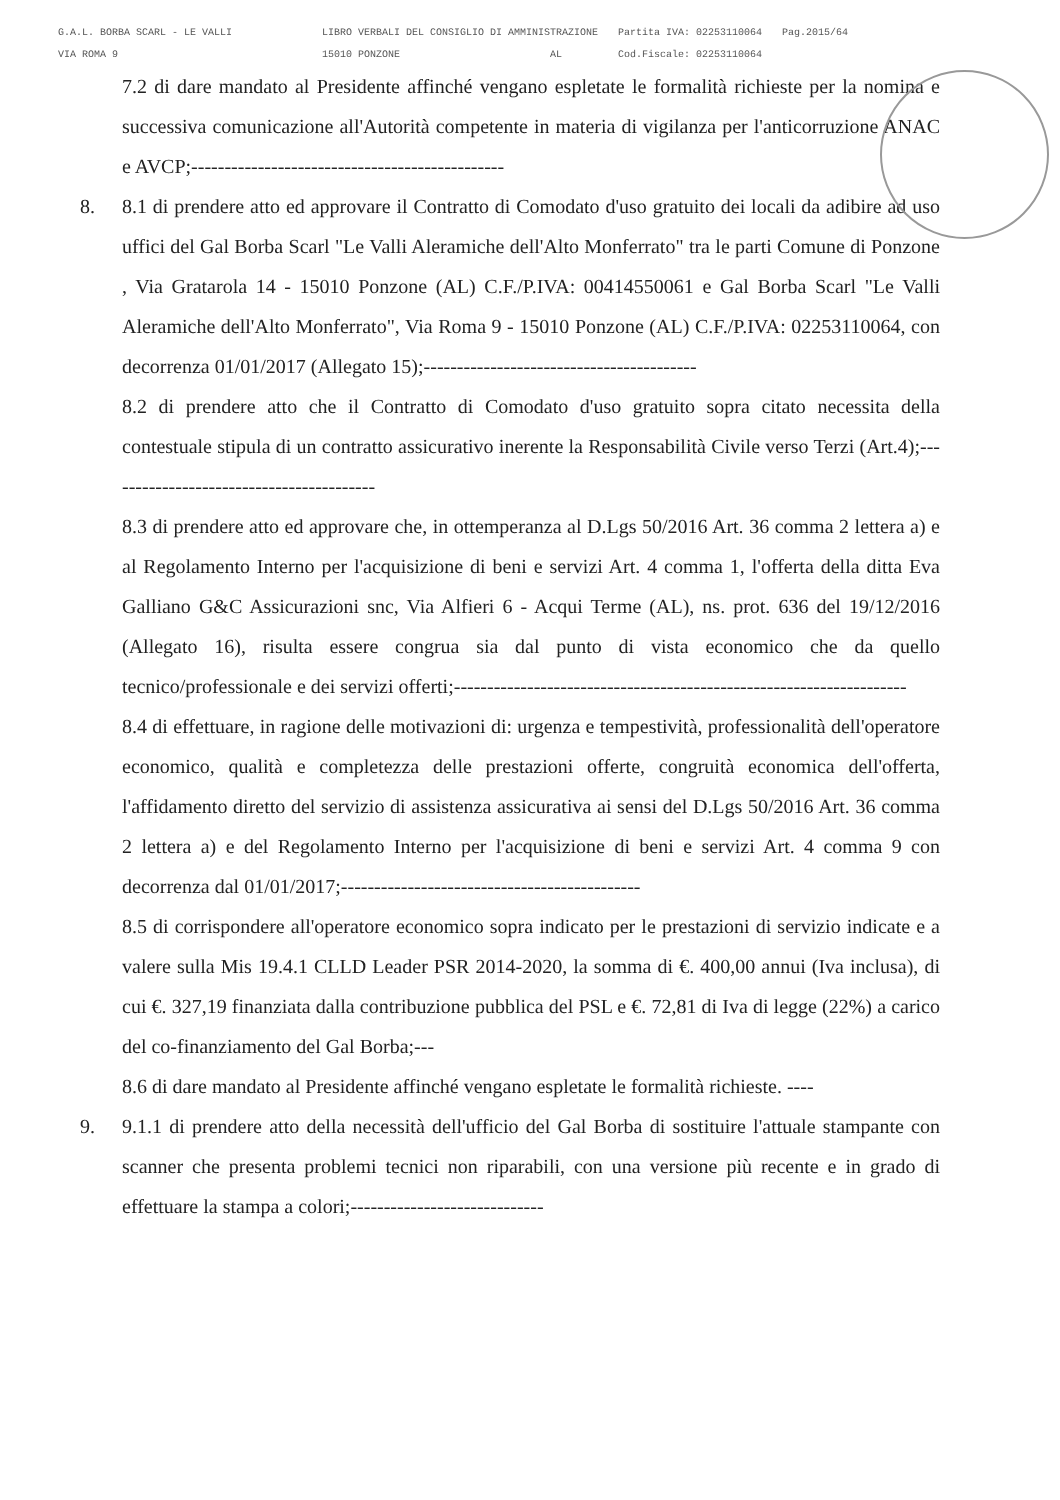G.A.L. BORBA SCARL - LE VALLI
VIA ROMA 9
LIBRO VERBALI DEL CONSIGLIO DI AMMINISTRAZIONE
15010 PONZONE AL
Partita IVA: 02253110064
Cod.Fiscale: 02253110064
Pag.2015/64
7.2 di dare mandato al Presidente affinché vengano espletate le formalità richieste per la nomina e successiva comunicazione all'Autorità competente in materia di vigilanza per l'anticorruzione ANAC e AVCP;-----------------------------------------------
8. 8.1 di prendere atto ed approvare il Contratto di Comodato d'uso gratuito dei locali da adibire ad uso uffici del Gal Borba Scarl "Le Valli Aleramiche dell'Alto Monferrato" tra le parti Comune di Ponzone , Via Gratarola 14 - 15010 Ponzone (AL) C.F./P.IVA: 00414550061 e Gal Borba Scarl "Le Valli Aleramiche dell'Alto Monferrato", Via Roma 9 - 15010 Ponzone (AL) C.F./P.IVA: 02253110064, con decorrenza 01/01/2017 (Allegato 15);-----------------------------------------
8.2 di prendere atto che il Contratto di Comodato d'uso gratuito sopra citato necessita della contestuale stipula di un contratto assicurativo inerente la Responsabilità Civile verso Terzi (Art.4);-----------------------------------------
8.3 di prendere atto ed approvare che, in ottemperanza al D.Lgs 50/2016 Art. 36 comma 2 lettera a) e al Regolamento Interno per l'acquisizione di beni e servizi Art. 4 comma 1, l'offerta della ditta Eva Galliano G&C Assicurazioni snc, Via Alfieri 6 - Acqui Terme (AL), ns. prot. 636 del 19/12/2016 (Allegato 16), risulta essere congrua sia dal punto di vista economico che da quello tecnico/professionale e dei servizi offerti;--------------------------------------------------------------------
8.4 di effettuare, in ragione delle motivazioni di: urgenza e tempestività, professionalità dell'operatore economico, qualità e completezza delle prestazioni offerte, congruità economica dell'offerta, l'affidamento diretto del servizio di assistenza assicurativa ai sensi del D.Lgs 50/2016 Art. 36 comma 2 lettera a) e del Regolamento Interno per l'acquisizione di beni e servizi Art. 4 comma 9 con decorrenza dal 01/01/2017;---------------------------------------------
8.5 di corrispondere all'operatore economico sopra indicato per le prestazioni di servizio indicate e a valere sulla Mis 19.4.1 CLLD Leader PSR 2014-2020, la somma di €. 400,00 annui (Iva inclusa), di cui €. 327,19 finanziata dalla contribuzione pubblica del PSL e €. 72,81 di Iva di legge (22%) a carico del co-finanziamento del Gal Borba;---
8.6 di dare mandato al Presidente affinché vengano espletate le formalità richieste. ----
9. 9.1.1 di prendere atto della necessità dell'ufficio del Gal Borba di sostituire l'attuale stampante con scanner che presenta problemi tecnici non riparabili, con una versione più recente e in grado di effettuare la stampa a colori;-----------------------------